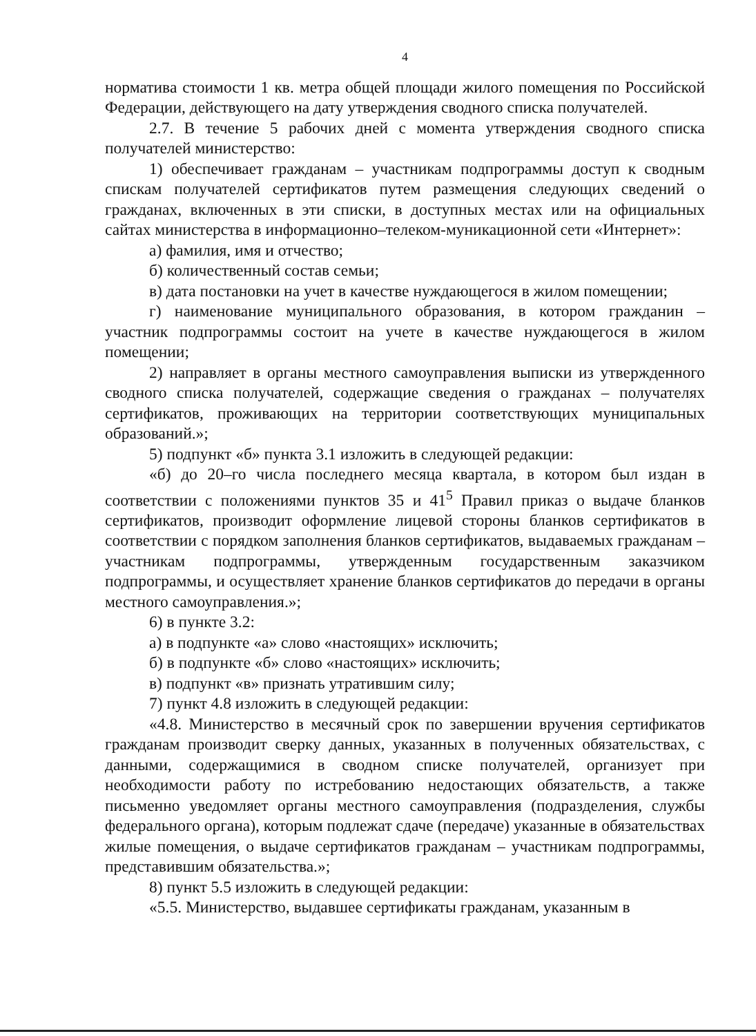4
норматива стоимости 1 кв. метра общей площади жилого помещения по Российской Федерации, действующего на дату утверждения сводного списка получателей.
2.7. В течение 5 рабочих дней с момента утверждения сводного списка получателей министерство:
1) обеспечивает гражданам – участникам подпрограммы доступ к сводным спискам получателей сертификатов путем размещения следующих сведений о гражданах, включенных в эти списки, в доступных местах или на официальных сайтах министерства в информационно–телеком-муникационной сети «Интернет»:
а) фамилия, имя и отчество;
б) количественный состав семьи;
в) дата постановки на учет в качестве нуждающегося в жилом помещении;
г) наименование муниципального образования, в котором гражданин – участник подпрограммы состоит на учете в качестве нуждающегося в жилом помещении;
2) направляет в органы местного самоуправления выписки из утвержденного сводного списка получателей, содержащие сведения о гражданах – получателях сертификатов, проживающих на территории соответствующих муниципальных образований.»;
5) подпункт «б» пункта 3.1 изложить в следующей редакции:
«б) до 20–го числа последнего месяца квартала, в котором был издан в соответствии с положениями пунктов 35 и 41<sup>5</sup> Правил приказ о выдаче бланков сертификатов, производит оформление лицевой стороны бланков сертификатов в соответствии с порядком заполнения бланков сертификатов, выдаваемых гражданам – участникам подпрограммы, утвержденным государственным заказчиком подпрограммы, и осуществляет хранение бланков сертификатов до передачи в органы местного самоуправления.»;
6) в пункте 3.2:
а) в подпункте «а» слово «настоящих» исключить;
б) в подпункте «б» слово «настоящих» исключить;
в) подпункт «в» признать утратившим силу;
7) пункт 4.8 изложить в следующей редакции:
«4.8. Министерство в месячный срок по завершении вручения сертификатов гражданам производит сверку данных, указанных в полученных обязательствах, с данными, содержащимися в сводном списке получателей, организует при необходимости работу по истребованию недостающих обязательств, а также письменно уведомляет органы местного самоуправления (подразделения, службы федерального органа), которым подлежат сдаче (передаче) указанные в обязательствах жилые помещения, о выдаче сертификатов гражданам – участникам подпрограммы, представившим обязательства.»;
8) пункт 5.5 изложить в следующей редакции:
«5.5. Министерство, выдавшее сертификаты гражданам, указанным в